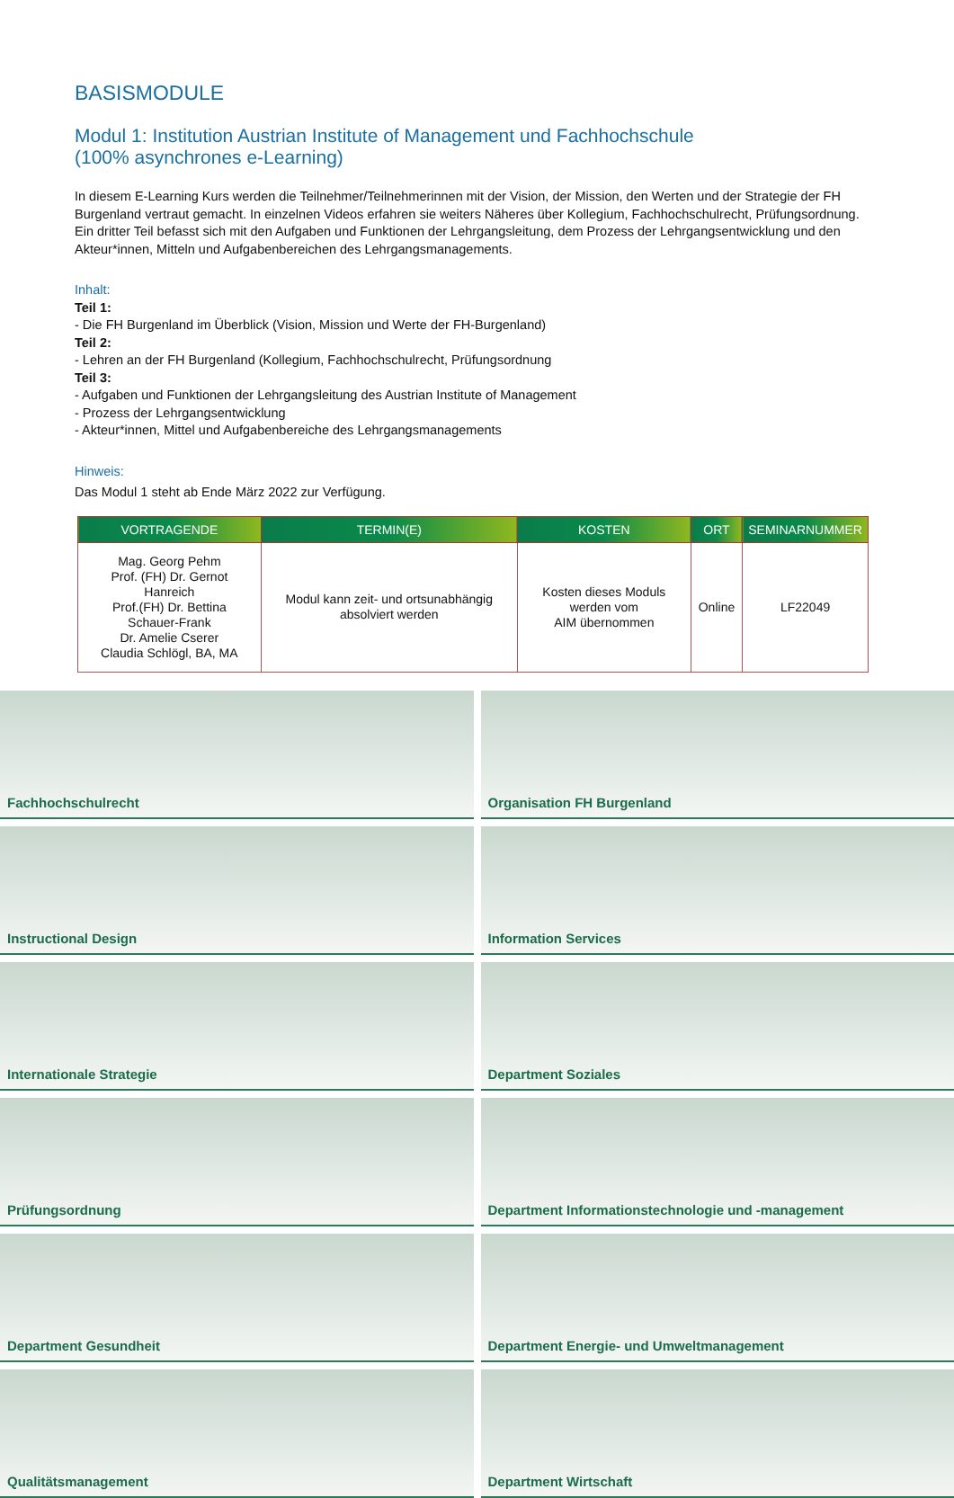BASISMODULE
Modul 1: Institution Austrian Institute of Management und Fachhochschule
(100% asynchrones e-Learning)
In diesem E-Learning Kurs werden die Teilnehmer/Teilnehmerinnen mit der Vision, der Mission, den Werten und der Strategie der FH Burgenland vertraut gemacht. In einzelnen Videos erfahren sie weiters Näheres über Kollegium, Fachhochschulrecht, Prüfungsordnung. Ein dritter Teil befasst sich mit den Aufgaben und Funktionen der Lehrgangsleitung, dem Prozess der Lehrgangsentwicklung und den Akteur*innen, Mitteln und Aufgabenbereichen des Lehrgangsmanagements.
Inhalt:
Teil 1:
- Die FH Burgenland im Überblick (Vision, Mission und Werte der FH-Burgenland)
Teil 2:
- Lehren an der FH Burgenland (Kollegium, Fachhochschulrecht, Prüfungsordnung
Teil 3:
- Aufgaben und Funktionen der Lehrgangsleitung des Austrian Institute of Management
- Prozess der Lehrgangsentwicklung
- Akteur*innen, Mittel und Aufgabenbereiche des Lehrgangsmanagements
Hinweis:
Das Modul 1 steht ab Ende März 2022 zur Verfügung.
| VORTRAGENDE | TERMIN(E) | KOSTEN | ORT | SEMINARNUMMER |
| --- | --- | --- | --- | --- |
| Mag. Georg Pehm Prof. (FH) Dr. Gernot Hanreich Prof.(FH) Dr. Bettina Schauer-Frank Dr. Amelie Cserer Claudia Schlögl, BA, MA | Modul kann zeit- und ortsunabhängig absolviert werden | Kosten dieses Moduls werden vom AIM übernommen | Online | LF22049 |
Fachhochschulrecht
Organisation FH Burgenland
Instructional Design
Information Services
Internationale Strategie
Department Soziales
Prüfungsordnung
Department Informationstechnologie und -management
Department Gesundheit
Department Energie- und Umweltmanagement
Qualitätsmanagement
Department Wirtschaft